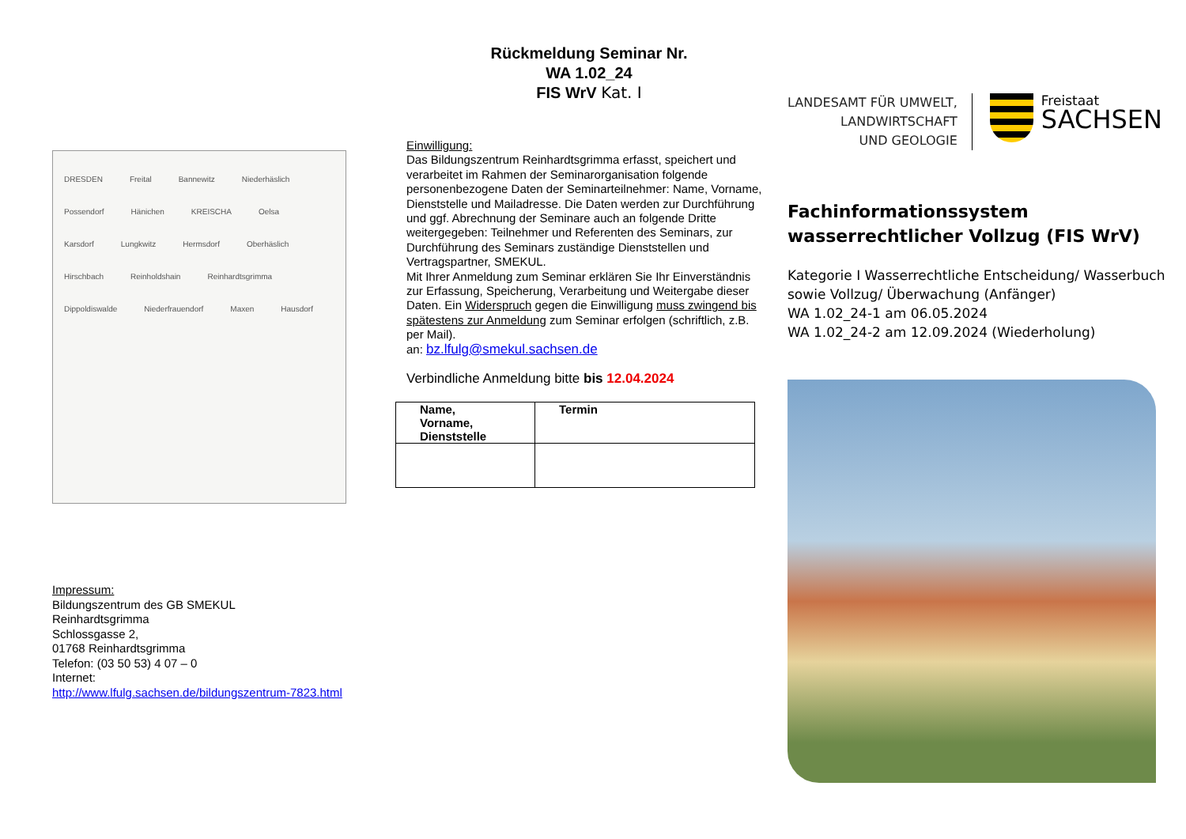DRESDEN Freital Bannewitz Niederhäslich Possendorf Hänichen KREISCHA Oelsa Karsdorf Lungkwitz Hermsdorf Oberhäslich Hirschbach Reinholdshain Reinhardtsgrimma Dippoldiswalde Niederfrauendorf Maxen Hausdorf
Impressum:
Bildungszentrum des GB SMEKUL
Reinhardtsgrimma
Schlossgasse 2,
01768 Reinhardtsgrimma
Telefon: (03 50 53) 4 07 – 0
Internet:
http://www.lfulg.sachsen.de/bildungszentrum-7823.html
Rückmeldung Seminar Nr.
WA 1.02_24
FIS WrV Kat. I
Einwilligung:
Das Bildungszentrum Reinhardtsgrimma erfasst, speichert und verarbeitet im Rahmen der Seminarorganisation folgende personenbezogene Daten der Seminarteilnehmer: Name, Vorname, Dienststelle und Mailadresse. Die Daten werden zur Durchführung und ggf. Abrechnung der Seminare auch an folgende Dritte weitergegeben: Teilnehmer und Referenten des Seminars, zur Durchführung des Seminars zuständige Dienststellen und Vertragspartner, SMEKUL.
Mit Ihrer Anmeldung zum Seminar erklären Sie Ihr Einverständnis zur Erfassung, Speicherung, Verarbeitung und Weitergabe dieser Daten. Ein Widerspruch gegen die Einwilligung muss zwingend bis spätestens zur Anmeldung zum Seminar erfolgen (schriftlich, z.B. per Mail).
an: bz.lfulg@smekul.sachsen.de
Verbindliche Anmeldung bitte bis 12.04.2024
| Name, Vorname, Dienststelle | Termin |
| --- | --- |
LANDESAMT FÜR UMWELT,
LANDWIRTSCHAFT
UND GEOLOGIE
Freistaat
SACHSEN
Fachinformationssystem
wasserrechtlicher Vollzug (FIS WrV)
Kategorie I Wasserrechtliche Entscheidung/ Wasserbuch sowie Vollzug/ Überwachung (Anfänger)
WA 1.02_24-1 am 06.05.2024
WA 1.02_24-2 am 12.09.2024 (Wiederholung)